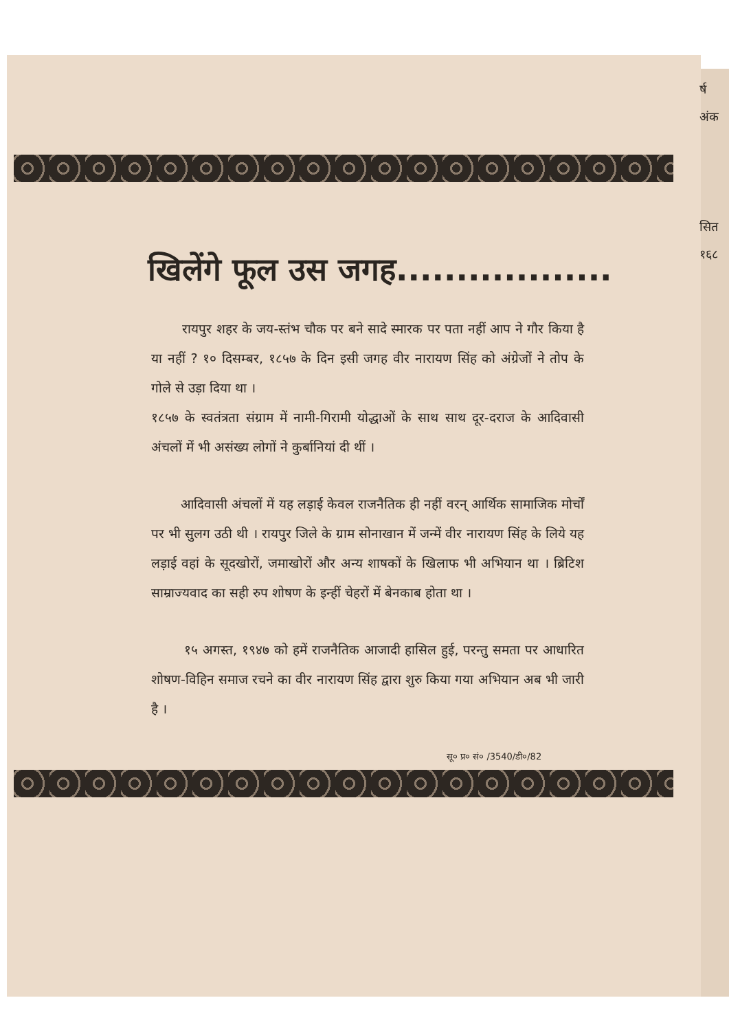र्ष
अंक
सित
१६८
खिलेंगे फूल उस जगह..................
रायपुर शहर के जय-स्तंभ चौक पर बने सादे स्मारक पर पता नहीं आप ने गौर किया है या नहीं ? १० दिसम्बर, १८५७ के दिन इसी जगह वीर नारायण सिंह को अंग्रेजों ने तोप के गोले से उड़ा दिया था ।
१८५७ के स्वतंत्रता संग्राम में नामी-गिरामी योद्धाओं के साथ साथ दूर-दराज के आदिवासी अंचलों में भी असंख्य लोगों ने कुर्बानियां दी थीं ।
आदिवासी अंचलों में यह लड़ाई केवल राजनैतिक ही नहीं वरन् आर्थिक सामाजिक मोर्चों पर भी सुलग उठी थी । रायपुर जिले के ग्राम सोनाखान में जन्में वीर नारायण सिंह के लिये यह लड़ाई वहां के सूदखोरों, जमाखोरों और अन्य शाषकों के खिलाफ भी अभियान था । ब्रिटिश साम्राज्यवाद का सही रुप शोषण के इन्हीं चेहरों में बेनकाब होता था ।
१५ अगस्त, १९४७ को हमें राजनैतिक आजादी हासिल हुई, परन्तु समता पर आधारित शोषण-विहिन समाज रचने का वीर नारायण सिंह द्वारा शुरु किया गया अभियान अब भी जारी है ।
सू० प्र० सं० /3540/डी०/82